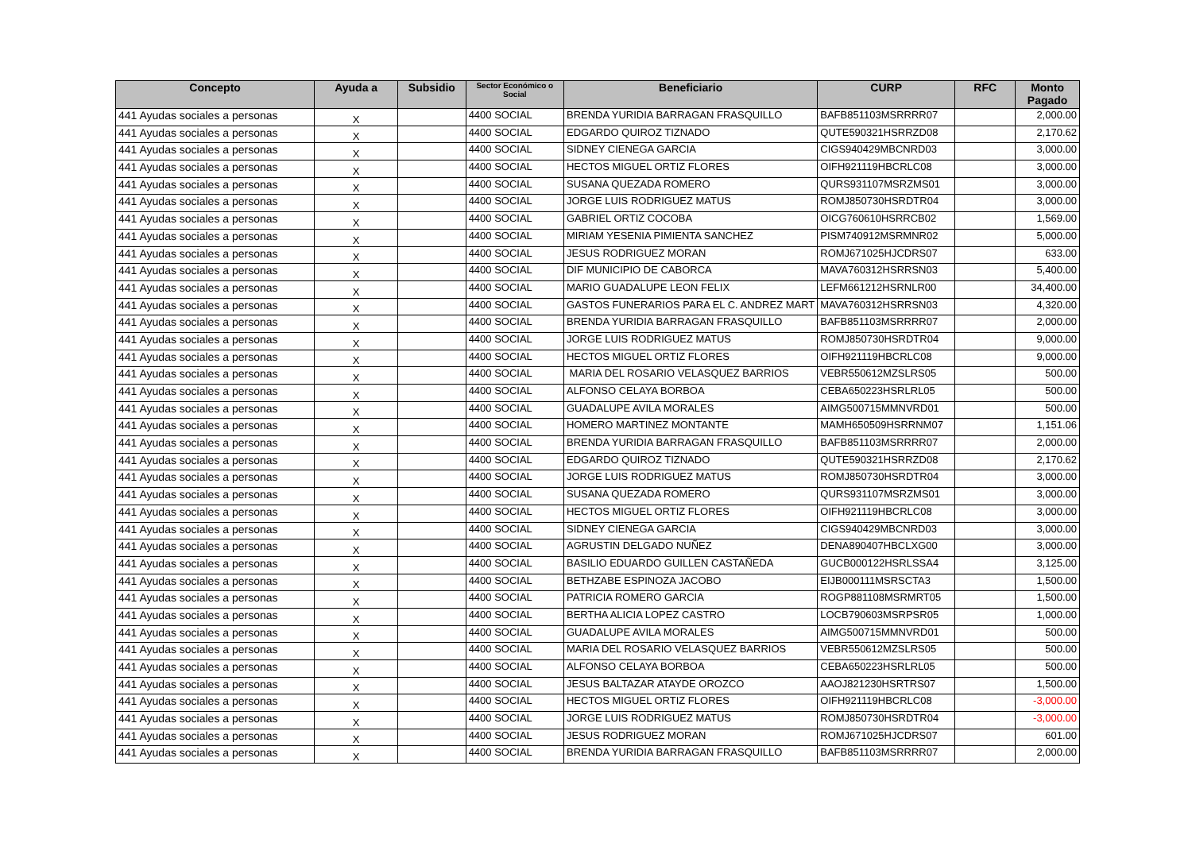| Concepto | Ayuda a | Subsidio | Sector Económico o Social | Beneficiario | CURP | RFC | Monto Pagado |
| --- | --- | --- | --- | --- | --- | --- | --- |
| 441 Ayudas sociales a personas | X | | 4400 SOCIAL | BRENDA YURIDIA BARRAGAN FRASQUILLO | BAFB851103MSRRRR07 | | 2,000.00 |
| 441 Ayudas sociales a personas | X | | 4400 SOCIAL | EDGARDO QUIROZ TIZNADO | QUTE590321HSRRZD08 | | 2,170.62 |
| 441 Ayudas sociales a personas | X | | 4400 SOCIAL | SIDNEY CIENEGA GARCIA | CIGS940429MBCNRD03 | | 3,000.00 |
| 441 Ayudas sociales a personas | X | | 4400 SOCIAL | HECTOS MIGUEL ORTIZ FLORES | OIFH921119HBCRLC08 | | 3,000.00 |
| 441 Ayudas sociales a personas | X | | 4400 SOCIAL | SUSANA QUEZADA ROMERO | QURS931107MSRZMS01 | | 3,000.00 |
| 441 Ayudas sociales a personas | X | | 4400 SOCIAL | JORGE LUIS RODRIGUEZ MATUS | ROMJ850730HSRDTR04 | | 3,000.00 |
| 441 Ayudas sociales a personas | X | | 4400 SOCIAL | GABRIEL ORTIZ COCOBA | OICG760610HSRRCB02 | | 1,569.00 |
| 441 Ayudas sociales a personas | X | | 4400 SOCIAL | MIRIAM YESENIA PIMIENTA SANCHEZ | PISM740912MSRMNR02 | | 5,000.00 |
| 441 Ayudas sociales a personas | X | | 4400 SOCIAL | JESUS RODRIGUEZ MORAN | ROMJ671025HJCDRS07 | | 633.00 |
| 441 Ayudas sociales a personas | X | | 4400 SOCIAL | DIF MUNICIPIO DE CABORCA | MAVA760312HSRRSN03 | | 5,400.00 |
| 441 Ayudas sociales a personas | X | | 4400 SOCIAL | MARIO GUADALUPE LEON FELIX | LEFM661212HSRNLR00 | | 34,400.00 |
| 441 Ayudas sociales a personas | X | | 4400 SOCIAL | GASTOS FUNERARIOS PARA EL C. ANDREZ MART | MAVA760312HSRRSN03 | | 4,320.00 |
| 441 Ayudas sociales a personas | X | | 4400 SOCIAL | BRENDA YURIDIA BARRAGAN FRASQUILLO | BAFB851103MSRRRR07 | | 2,000.00 |
| 441 Ayudas sociales a personas | X | | 4400 SOCIAL | JORGE LUIS RODRIGUEZ MATUS | ROMJ850730HSRDTR04 | | 9,000.00 |
| 441 Ayudas sociales a personas | X | | 4400 SOCIAL | HECTOS MIGUEL ORTIZ FLORES | OIFH921119HBCRLC08 | | 9,000.00 |
| 441 Ayudas sociales a personas | X | | 4400 SOCIAL | MARIA DEL ROSARIO VELASQUEZ BARRIOS | VEBR550612MZSLRS05 | | 500.00 |
| 441 Ayudas sociales a personas | X | | 4400 SOCIAL | ALFONSO CELAYA BORBOA | CEBA650223HSRLRL05 | | 500.00 |
| 441 Ayudas sociales a personas | X | | 4400 SOCIAL | GUADALUPE AVILA MORALES | AIMG500715MMNVRD01 | | 500.00 |
| 441 Ayudas sociales a personas | X | | 4400 SOCIAL | HOMERO MARTINEZ MONTANTE | MAMH650509HSRRNM07 | | 1,151.06 |
| 441 Ayudas sociales a personas | X | | 4400 SOCIAL | BRENDA YURIDIA BARRAGAN FRASQUILLO | BAFB851103MSRRRR07 | | 2,000.00 |
| 441 Ayudas sociales a personas | X | | 4400 SOCIAL | EDGARDO QUIROZ TIZNADO | QUTE590321HSRRZD08 | | 2,170.62 |
| 441 Ayudas sociales a personas | X | | 4400 SOCIAL | JORGE LUIS RODRIGUEZ MATUS | ROMJ850730HSRDTR04 | | 3,000.00 |
| 441 Ayudas sociales a personas | X | | 4400 SOCIAL | SUSANA QUEZADA ROMERO | QURS931107MSRZMS01 | | 3,000.00 |
| 441 Ayudas sociales a personas | X | | 4400 SOCIAL | HECTOS MIGUEL ORTIZ FLORES | OIFH921119HBCRLC08 | | 3,000.00 |
| 441 Ayudas sociales a personas | X | | 4400 SOCIAL | SIDNEY CIENEGA GARCIA | CIGS940429MBCNRD03 | | 3,000.00 |
| 441 Ayudas sociales a personas | X | | 4400 SOCIAL | AGRUSTIN DELGADO NUÑEZ | DENA890407HBCLXG00 | | 3,000.00 |
| 441 Ayudas sociales a personas | X | | 4400 SOCIAL | BASILIO EDUARDO GUILLEN CASTAÑEDA | GUCB000122HSRLSSA4 | | 3,125.00 |
| 441 Ayudas sociales a personas | X | | 4400 SOCIAL | BETHZABE ESPINOZA JACOBO | EIJB000111MSRSCTA3 | | 1,500.00 |
| 441 Ayudas sociales a personas | X | | 4400 SOCIAL | PATRICIA ROMERO GARCIA | ROGP881108MSRMRT05 | | 1,500.00 |
| 441 Ayudas sociales a personas | X | | 4400 SOCIAL | BERTHA ALICIA LOPEZ CASTRO | LOCB790603MSRPSR05 | | 1,000.00 |
| 441 Ayudas sociales a personas | X | | 4400 SOCIAL | GUADALUPE AVILA MORALES | AIMG500715MMNVRD01 | | 500.00 |
| 441 Ayudas sociales a personas | X | | 4400 SOCIAL | MARIA DEL ROSARIO VELASQUEZ BARRIOS | VEBR550612MZSLRS05 | | 500.00 |
| 441 Ayudas sociales a personas | X | | 4400 SOCIAL | ALFONSO CELAYA BORBOA | CEBA650223HSRLRL05 | | 500.00 |
| 441 Ayudas sociales a personas | X | | 4400 SOCIAL | JESUS BALTAZAR ATAYDE OROZCO | AAOJ821230HSRTRS07 | | 1,500.00 |
| 441 Ayudas sociales a personas | X | | 4400 SOCIAL | HECTOS MIGUEL ORTIZ FLORES | OIFH921119HBCRLC08 | | -3,000.00 |
| 441 Ayudas sociales a personas | X | | 4400 SOCIAL | JORGE LUIS RODRIGUEZ MATUS | ROMJ850730HSRDTR04 | | -3,000.00 |
| 441 Ayudas sociales a personas | X | | 4400 SOCIAL | JESUS RODRIGUEZ MORAN | ROMJ671025HJCDRS07 | | 601.00 |
| 441 Ayudas sociales a personas | X | | 4400 SOCIAL | BRENDA YURIDIA BARRAGAN FRASQUILLO | BAFB851103MSRRRR07 | | 2,000.00 |